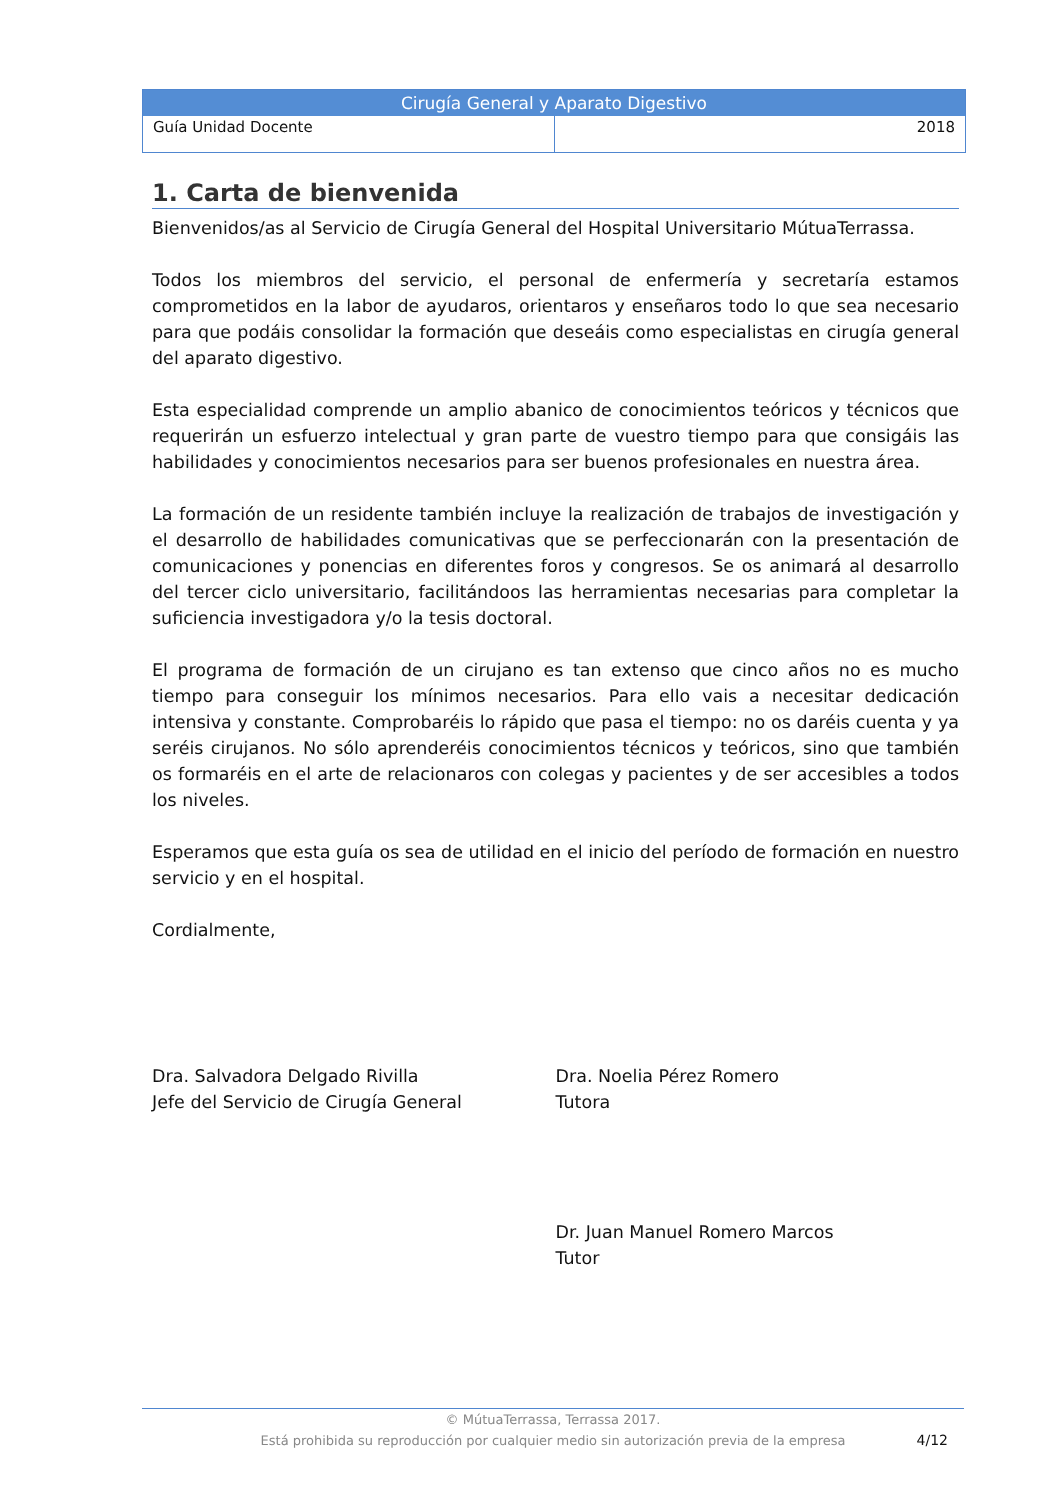Cirugía General y Aparato Digestivo
Guía Unidad Docente 2018
1. Carta de bienvenida
Bienvenidos/as al Servicio de Cirugía General del Hospital Universitario MútuaTerrassa.
Todos los miembros del servicio, el personal de enfermería y secretaría estamos comprometidos en la labor de ayudaros, orientaros y enseñaros todo lo que sea necesario para que podáis consolidar la formación que deseáis como especialistas en cirugía general del aparato digestivo.
Esta especialidad comprende un amplio abanico de conocimientos teóricos y técnicos que requerirán un esfuerzo intelectual y gran parte de vuestro tiempo para que consigáis las habilidades y conocimientos necesarios para ser buenos profesionales en nuestra área.
La formación de un residente también incluye la realización de trabajos de investigación y el desarrollo de habilidades comunicativas que se perfeccionarán con la presentación de comunicaciones y ponencias en diferentes foros y congresos. Se os animará al desarrollo del tercer ciclo universitario, facilitándoos las herramientas necesarias para completar la suficiencia investigadora y/o la tesis doctoral.
El programa de formación de un cirujano es tan extenso que cinco años no es mucho tiempo para conseguir los mínimos necesarios. Para ello vais a necesitar dedicación intensiva y constante. Comprobaréis lo rápido que pasa el tiempo: no os daréis cuenta y ya seréis cirujanos. No sólo aprenderéis conocimientos técnicos y teóricos, sino que también os formaréis en el arte de relacionaros con colegas y pacientes y de ser accesibles a todos los niveles.
Esperamos que esta guía os sea de utilidad en el inicio del período de formación en nuestro servicio y en el hospital.
Cordialmente,
Dra. Salvadora Delgado Rivilla
Jefe del Servicio de Cirugía General
Dra. Noelia Pérez Romero
Tutora
Dr. Juan Manuel Romero Marcos
Tutor
© MútuaTerrassa, Terrassa 2017.
Está prohibida su reproducción por cualquier medio sin autorización previa de la empresa
4/12